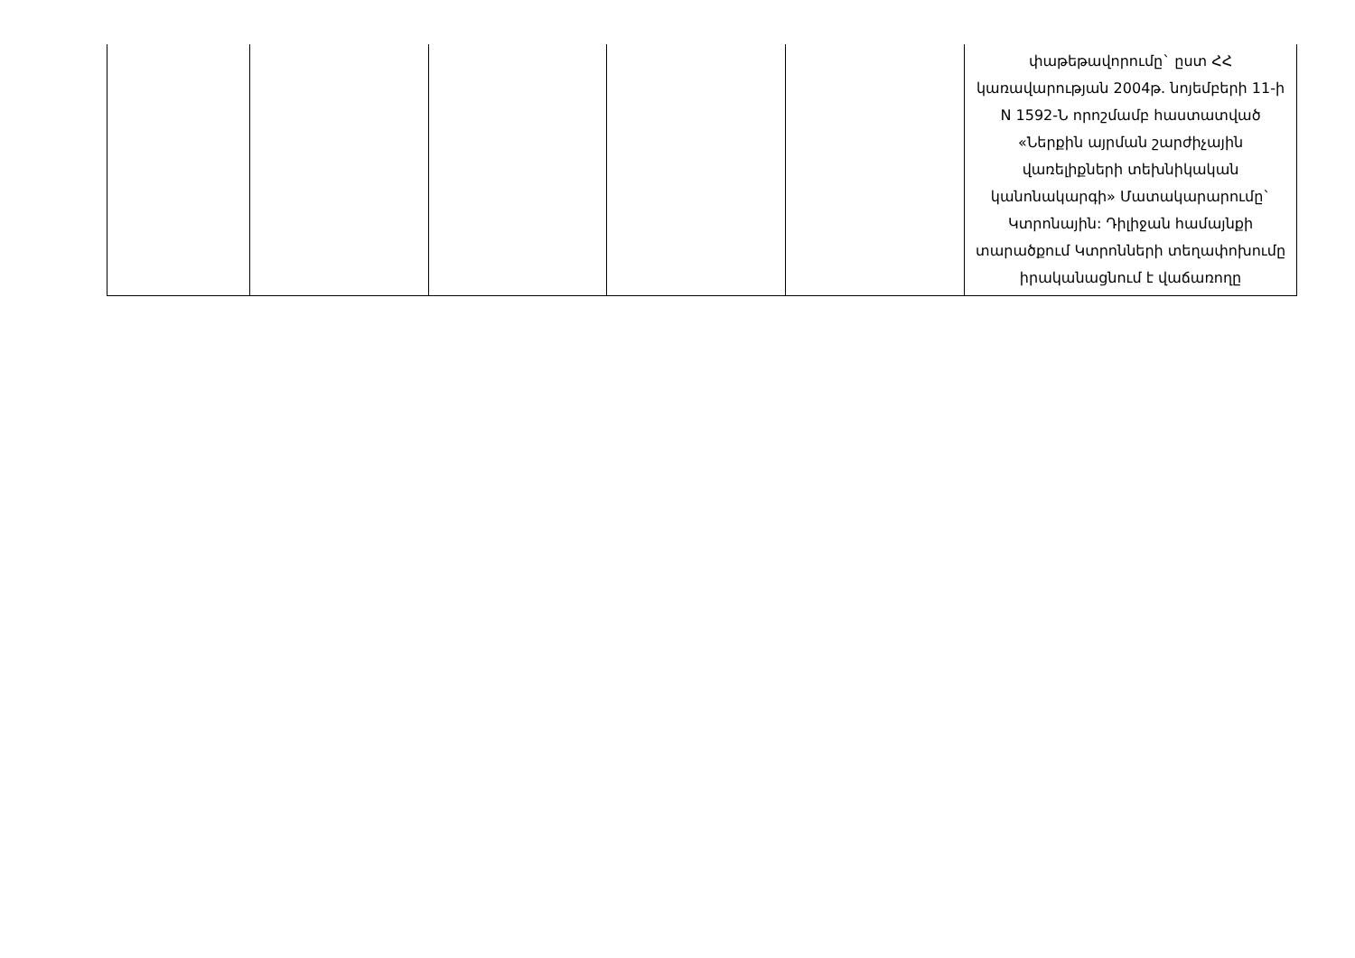| | | | | | փաթեթավորումը` ըստ ՀՀ կառավարության 2004թ. նոյեմբերի 11-ի N 1592-Ն որոշմամբ հաստատված «Ներքին այրման շարժիչային վառելիքների տեխնիկական կանոնակարգի» Մատակարարումը` Կտրոնային: Դիլիջան համայնքի տարածքում Կտրոնների տեղափոխումը իրականացնում է վաճառողը |